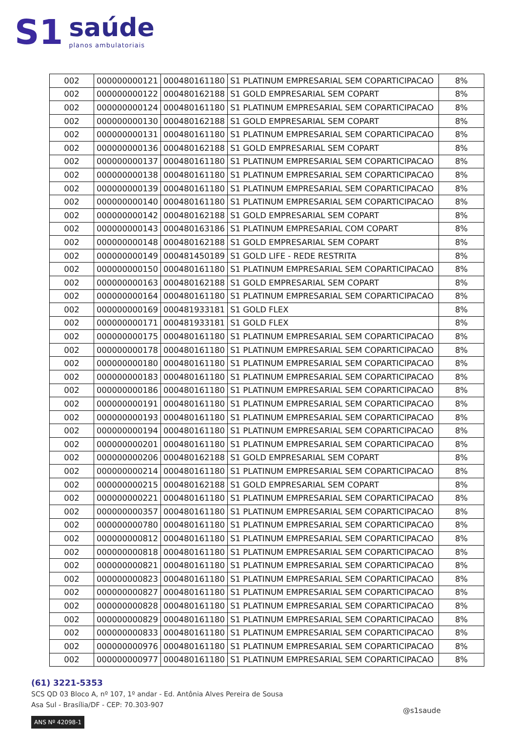S1
saúde
planos ambulatoriais
| 002 | 000000000121 | 000480161180 | S1 PLATINUM EMPRESARIAL SEM COPARTICIPACAO | 8% |
| 002 | 000000000122 | 000480162188 | S1 GOLD EMPRESARIAL SEM COPART | 8% |
| 002 | 000000000124 | 000480161180 | S1 PLATINUM EMPRESARIAL SEM COPARTICIPACAO | 8% |
| 002 | 000000000130 | 000480162188 | S1 GOLD EMPRESARIAL SEM COPART | 8% |
| 002 | 000000000131 | 000480161180 | S1 PLATINUM EMPRESARIAL SEM COPARTICIPACAO | 8% |
| 002 | 000000000136 | 000480162188 | S1 GOLD EMPRESARIAL SEM COPART | 8% |
| 002 | 000000000137 | 000480161180 | S1 PLATINUM EMPRESARIAL SEM COPARTICIPACAO | 8% |
| 002 | 000000000138 | 000480161180 | S1 PLATINUM EMPRESARIAL SEM COPARTICIPACAO | 8% |
| 002 | 000000000139 | 000480161180 | S1 PLATINUM EMPRESARIAL SEM COPARTICIPACAO | 8% |
| 002 | 000000000140 | 000480161180 | S1 PLATINUM EMPRESARIAL SEM COPARTICIPACAO | 8% |
| 002 | 000000000142 | 000480162188 | S1 GOLD EMPRESARIAL SEM COPART | 8% |
| 002 | 000000000143 | 000480163186 | S1 PLATINUM EMPRESARIAL COM COPART | 8% |
| 002 | 000000000148 | 000480162188 | S1 GOLD EMPRESARIAL SEM COPART | 8% |
| 002 | 000000000149 | 000481450189 | S1 GOLD LIFE - REDE RESTRITA | 8% |
| 002 | 000000000150 | 000480161180 | S1 PLATINUM EMPRESARIAL SEM COPARTICIPACAO | 8% |
| 002 | 000000000163 | 000480162188 | S1 GOLD EMPRESARIAL SEM COPART | 8% |
| 002 | 000000000164 | 000480161180 | S1 PLATINUM EMPRESARIAL SEM COPARTICIPACAO | 8% |
| 002 | 000000000169 | 000481933181 | S1 GOLD FLEX | 8% |
| 002 | 000000000171 | 000481933181 | S1 GOLD FLEX | 8% |
| 002 | 000000000175 | 000480161180 | S1 PLATINUM EMPRESARIAL SEM COPARTICIPACAO | 8% |
| 002 | 000000000178 | 000480161180 | S1 PLATINUM EMPRESARIAL SEM COPARTICIPACAO | 8% |
| 002 | 000000000180 | 000480161180 | S1 PLATINUM EMPRESARIAL SEM COPARTICIPACAO | 8% |
| 002 | 000000000183 | 000480161180 | S1 PLATINUM EMPRESARIAL SEM COPARTICIPACAO | 8% |
| 002 | 000000000186 | 000480161180 | S1 PLATINUM EMPRESARIAL SEM COPARTICIPACAO | 8% |
| 002 | 000000000191 | 000480161180 | S1 PLATINUM EMPRESARIAL SEM COPARTICIPACAO | 8% |
| 002 | 000000000193 | 000480161180 | S1 PLATINUM EMPRESARIAL SEM COPARTICIPACAO | 8% |
| 002 | 000000000194 | 000480161180 | S1 PLATINUM EMPRESARIAL SEM COPARTICIPACAO | 8% |
| 002 | 000000000201 | 000480161180 | S1 PLATINUM EMPRESARIAL SEM COPARTICIPACAO | 8% |
| 002 | 000000000206 | 000480162188 | S1 GOLD EMPRESARIAL SEM COPART | 8% |
| 002 | 000000000214 | 000480161180 | S1 PLATINUM EMPRESARIAL SEM COPARTICIPACAO | 8% |
| 002 | 000000000215 | 000480162188 | S1 GOLD EMPRESARIAL SEM COPART | 8% |
| 002 | 000000000221 | 000480161180 | S1 PLATINUM EMPRESARIAL SEM COPARTICIPACAO | 8% |
| 002 | 000000000357 | 000480161180 | S1 PLATINUM EMPRESARIAL SEM COPARTICIPACAO | 8% |
| 002 | 000000000780 | 000480161180 | S1 PLATINUM EMPRESARIAL SEM COPARTICIPACAO | 8% |
| 002 | 000000000812 | 000480161180 | S1 PLATINUM EMPRESARIAL SEM COPARTICIPACAO | 8% |
| 002 | 000000000818 | 000480161180 | S1 PLATINUM EMPRESARIAL SEM COPARTICIPACAO | 8% |
| 002 | 000000000821 | 000480161180 | S1 PLATINUM EMPRESARIAL SEM COPARTICIPACAO | 8% |
| 002 | 000000000823 | 000480161180 | S1 PLATINUM EMPRESARIAL SEM COPARTICIPACAO | 8% |
| 002 | 000000000827 | 000480161180 | S1 PLATINUM EMPRESARIAL SEM COPARTICIPACAO | 8% |
| 002 | 000000000828 | 000480161180 | S1 PLATINUM EMPRESARIAL SEM COPARTICIPACAO | 8% |
| 002 | 000000000829 | 000480161180 | S1 PLATINUM EMPRESARIAL SEM COPARTICIPACAO | 8% |
| 002 | 000000000833 | 000480161180 | S1 PLATINUM EMPRESARIAL SEM COPARTICIPACAO | 8% |
| 002 | 000000000976 | 000480161180 | S1 PLATINUM EMPRESARIAL SEM COPARTICIPACAO | 8% |
| 002 | 000000000977 | 000480161180 | S1 PLATINUM EMPRESARIAL SEM COPARTICIPACAO | 8% |
(61) 3221-5353
SCS QD 03 Bloco A, nº 107, 1º andar - Ed. Antônia Alves Pereira de Sousa
Asa Sul - Brasília/DF - CEP: 70.303-907
ANS Nº 42098-1
@s1saude